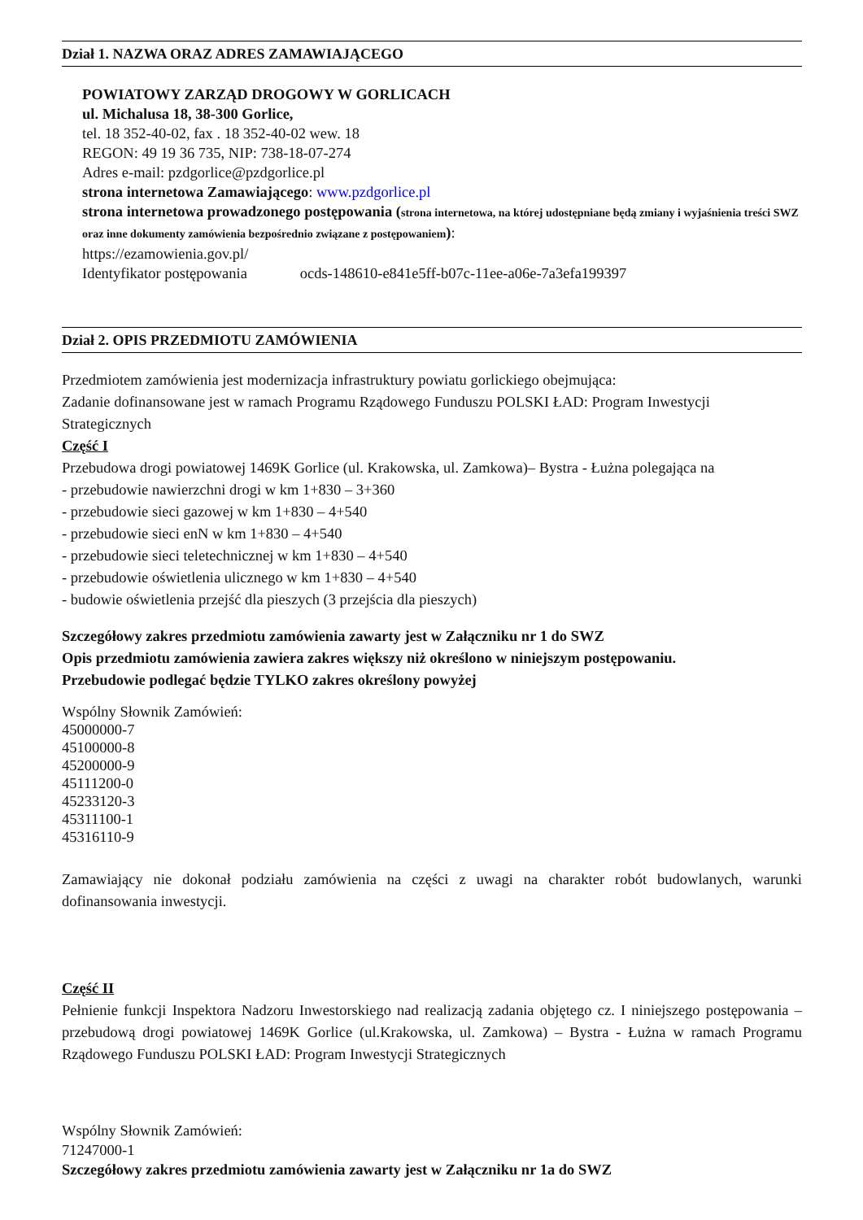Dział 1. NAZWA ORAZ ADRES ZAMAWIAJĄCEGO
POWIATOWY ZARZĄD DROGOWY W GORLICACH
ul. Michalusa 18, 38-300 Gorlice,
tel. 18 352-40-02, fax . 18 352-40-02 wew. 18
REGON: 49 19 36 735, NIP: 738-18-07-274
Adres e-mail: pzdgorlice@pzdgorlice.pl
strona internetowa Zamawiającego: www.pzdgorlice.pl
strona internetowa prowadzonego postępowania (strona internetowa, na której udostępniane będą zmiany i wyjaśnienia treści SWZ oraz inne dokumenty zamówienia bezpośrednio związane z postępowaniem):
https://ezamowienia.gov.pl/
Identyfikator postępowania ocds-148610-e841e5ff-b07c-11ee-a06e-7a3efa199397
Dział 2. OPIS PRZEDMIOTU ZAMÓWIENIA
Przedmiotem zamówienia jest modernizacja infrastruktury powiatu gorlickiego obejmująca:
Zadanie dofinansowane jest w ramach Programu Rządowego Funduszu POLSKI ŁAD: Program Inwestycji Strategicznych
Część I
Przebudowa drogi powiatowej 1469K Gorlice (ul. Krakowska, ul. Zamkowa)– Bystra - Łużna polegająca na
- przebudowie nawierzchni drogi w km 1+830 – 3+360
- przebudowie sieci gazowej w km 1+830 – 4+540
- przebudowie sieci enN w km 1+830 – 4+540
- przebudowie sieci teletechnicznej w km 1+830 – 4+540
- przebudowie oświetlenia ulicznego w km 1+830 – 4+540
- budowie oświetlenia przejść dla pieszych (3 przejścia dla pieszych)
Szczegółowy zakres przedmiotu zamówienia zawarty jest w Załączniku nr 1 do SWZ
Opis przedmiotu zamówienia zawiera zakres większy niż określono w niniejszym postępowaniu.
Przebudowie podlegać będzie TYLKO zakres określony powyżej
Wspólny Słownik Zamówień:
45000000-7
45100000-8
45200000-9
45111200-0
45233120-3
45311100-1
45316110-9
Zamawiający nie dokonał podziału zamówienia na części z uwagi na charakter robót budowlanych, warunki dofinansowania inwestycji.
Część II
Pełnienie funkcji Inspektora Nadzoru Inwestorskiego nad realizacją zadania objętego cz. I niniejszego postępowania – przebudową drogi powiatowej 1469K Gorlice (ul.Krakowska, ul. Zamkowa) – Bystra - Łużna w ramach Programu Rządowego Funduszu POLSKI ŁAD: Program Inwestycji Strategicznych
Wspólny Słownik Zamówień:
71247000-1
Szczegółowy zakres przedmiotu zamówienia zawarty jest w Załączniku nr 1a do SWZ